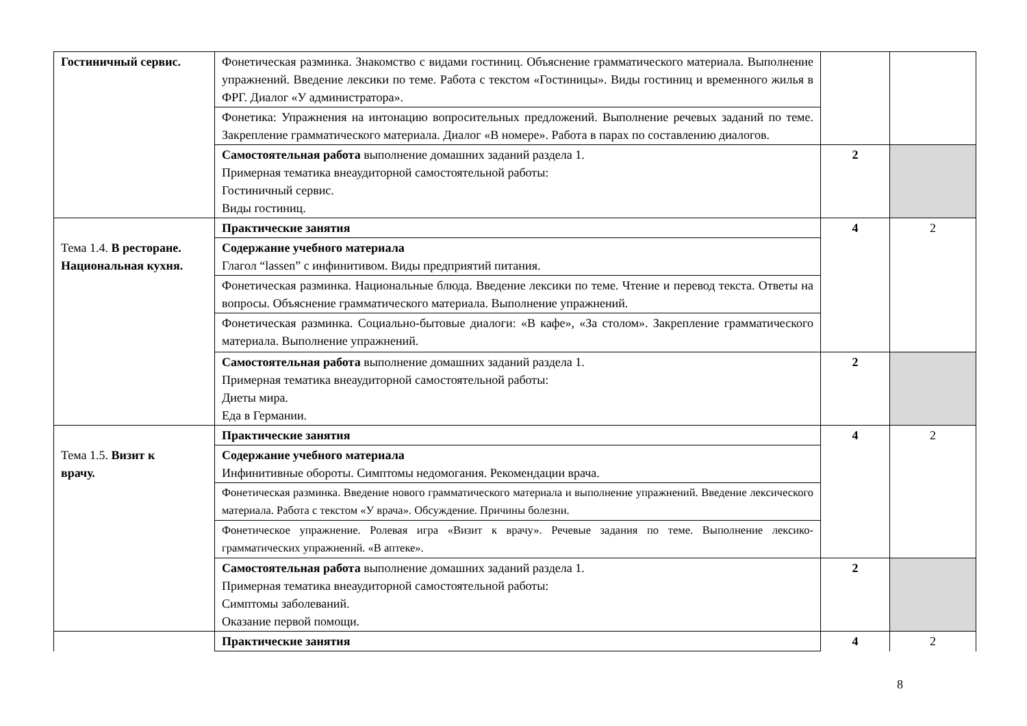| Гостиничный сервис. | Фонетическая разминка. Знакомство с видами гостиниц. Объяснение грамматического материала. Выполнение упражнений. Введение лексики по теме. Работа с текстом «Гостиницы». Виды гостиниц и временного жилья в ФРГ. Диалог «У администратора». | | |
| | Фонетика: Упражнения на интонацию вопросительных предложений. Выполнение речевых заданий по теме. Закрепление грамматического материала. Диалог «В номере». Работа в парах по составлению диалогов. | | |
| | Самостоятельная работа выполнение домашних заданий раздела 1. Примерная тематика внеаудиторной самостоятельной работы: Гостиничный сервис. Виды гостиниц. | 2 | |
| Тема 1.4. В ресторане. Национальная кухня. | Практические занятия | 4 | 2 |
| | Содержание учебного материала Глагол “lassen” с инфинитивом. Виды предприятий питания. | | |
| | Фонетическая разминка. Национальные блюда. Введение лексики по теме. Чтение и перевод текста. Ответы на вопросы. Объяснение грамматического материала. Выполнение упражнений. | | |
| | Фонетическая разминка. Социально-бытовые диалоги: «В кафе», «За столом». Закрепление грамматического материала. Выполнение упражнений. | | |
| | Самостоятельная работа выполнение домашних заданий раздела 1. Примерная тематика внеаудиторной самостоятельной работы: Диеты мира. Еда в Германии. | 2 | |
| Тема 1.5. Визит к врачу. | Практические занятия | 4 | 2 |
| | Содержание учебного материала Инфинитивные обороты. Симптомы недомогания. Рекомендации врача. | | |
| | Фонетическая разминка. Введение нового грамматического материала и выполнение упражнений. Введение лексического материала. Работа с текстом «У врача». Обсуждение. Причины болезни. | | |
| | Фонетическое упражнение. Ролевая игра «Визит к врачу». Речевые задания по теме. Выполнение лексико-грамматических упражнений. «В аптеке». | | |
| | Самостоятельная работа выполнение домашних заданий раздела 1. Примерная тематика внеаудиторной самостоятельной работы: Симптомы заболеваний. Оказание первой помощи. | 2 | |
| | Практические занятия | 4 | 2 |
8